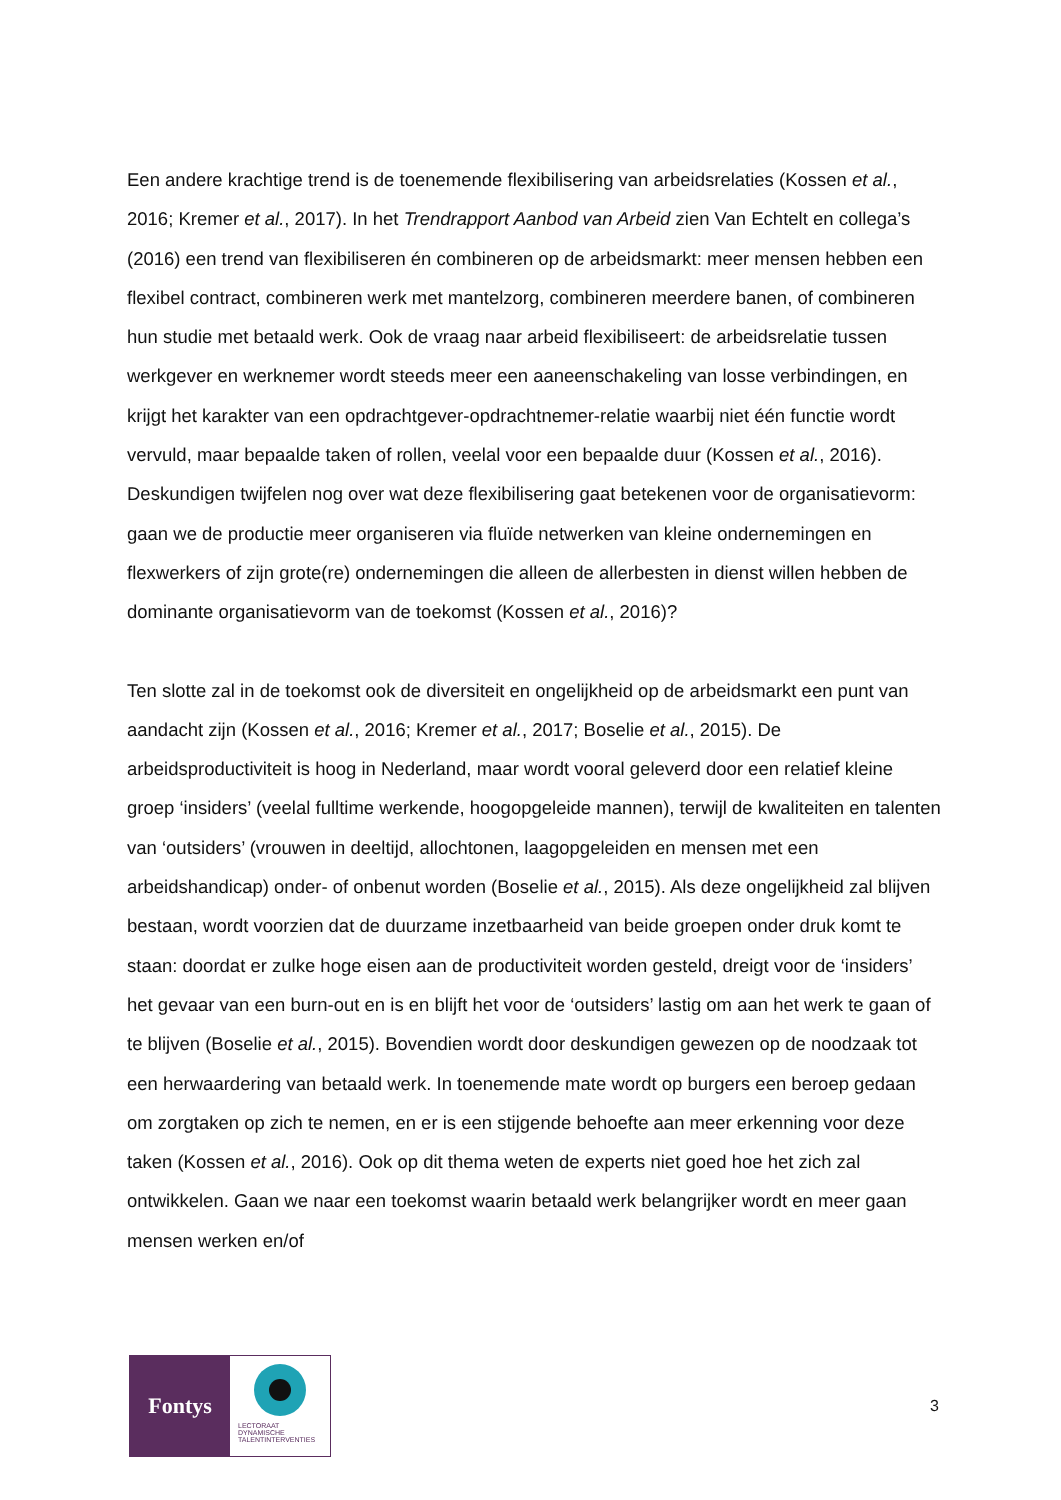Een andere krachtige trend is de toenemende flexibilisering van arbeidsrelaties (Kossen et al., 2016; Kremer et al., 2017). In het Trendrapport Aanbod van Arbeid zien Van Echtelt en collega’s (2016) een trend van flexibiliseren én combineren op de arbeidsmarkt: meer mensen hebben een flexibel contract, combineren werk met mantelzorg, combineren meerdere banen, of combineren hun studie met betaald werk. Ook de vraag naar arbeid flexibiliseert: de arbeidsrelatie tussen werkgever en werknemer wordt steeds meer een aaneenschakeling van losse verbindingen, en krijgt het karakter van een opdrachtgever-opdrachtnemer-relatie waarbij niet één functie wordt vervuld, maar bepaalde taken of rollen, veelal voor een bepaalde duur (Kossen et al., 2016). Deskundigen twijfelen nog over wat deze flexibilisering gaat betekenen voor de organisatievorm: gaan we de productie meer organiseren via fluïde netwerken van kleine ondernemingen en flexwerkers of zijn grote(re) ondernemingen die alleen de allerbesten in dienst willen hebben de dominante organisatievorm van de toekomst (Kossen et al., 2016)?
Ten slotte zal in de toekomst ook de diversiteit en ongelijkheid op de arbeidsmarkt een punt van aandacht zijn (Kossen et al., 2016; Kremer et al., 2017; Boselie et al., 2015). De arbeidsproductiviteit is hoog in Nederland, maar wordt vooral geleverd door een relatief kleine groep ‘insiders’ (veelal fulltime werkende, hoogopgeleide mannen), terwijl de kwaliteiten en talenten van ‘outsiders’ (vrouwen in deeltijd, allochtonen, laagopgeleiden en mensen met een arbeidshandicap) onder- of onbenut worden (Boselie et al., 2015). Als deze ongelijkheid zal blijven bestaan, wordt voorzien dat de duurzame inzetbaarheid van beide groepen onder druk komt te staan: doordat er zulke hoge eisen aan de productiviteit worden gesteld, dreigt voor de ‘insiders’ het gevaar van een burn-out en is en blijft het voor de ‘outsiders’ lastig om aan het werk te gaan of te blijven (Boselie et al., 2015). Bovendien wordt door deskundigen gewezen op de noodzaak tot een herwaardering van betaald werk. In toenemende mate wordt op burgers een beroep gedaan om zorgtaken op zich te nemen, en er is een stijgende behoefte aan meer erkenning voor deze taken (Kossen et al., 2016). Ook op dit thema weten de experts niet goed hoe het zich zal ontwikkelen. Gaan we naar een toekomst waarin betaald werk belangrijker wordt en meer gaan mensen werken en/of
Fontys
LECTORAAT
DYNAMISCHE
TALENTINTERVENTIES
3